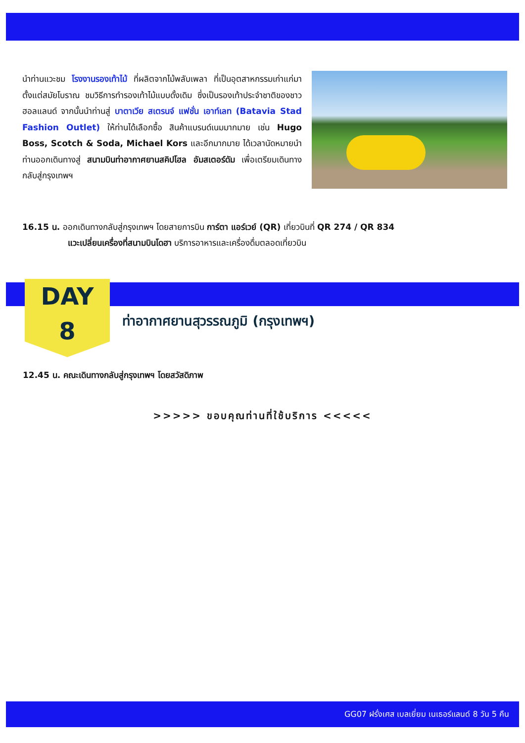นำท่านแวะชม โรงงานรองเท้าไม้ ที่ผลิตจากไม้พลับเพลา ที่เป็นอุตสาหกรรมเก่าแก่มาตั้งแต่สมัยโบราณ ชมวิธีการทำรองเท้าไม้แบบดั้งเดิม ซึ่งเป็นรองเท้าประจำชาติของชาวฮอลแลนด์ จากนั้นนำท่านสู่ บาตาเวีย สเตรนจ์ แฟชั่น เอาท์เลท (Batavia Stad Fashion Outlet) ให้ท่านได้เลือกซื้อ สินค้าแบรนด์เนมมากมาย เช่น Hugo Boss, Scotch & Soda, Michael Kors และอีกมากมาย ได้เวลานัดหมายนำท่านออกเดินทางสู่ สนามบินท่าอากาศยานสคิปโฮล อัมสเตอร์ดัม เพื่อเตรียมเดินทางกลับสู่กรุงเทพฯ
16.15 น. ออกเดินทางกลับสู่กรุงเทพฯ โดยสายการบิน การ์ตา แอร์เวย์ (QR) เที่ยวบินที่ QR 274 / QR 834
แวะเปลี่ยนเครื่องที่สนามบินโดฮา บริการอาหารและเครื่องดื่มตลอดเที่ยวบิน
DAY
8
ท่าอากาศยานสุวรรณภูมิ (กรุงเทพฯ)
12.45 น. คณะเดินทางกลับสู่กรุงเทพฯ โดยสวัสดิภาพ
>>>>> ขอบคุณท่านที่ใช้บริการ <<<<<
GG07 ฝรั่งเศส เบลเยี่ยม เนเธอร์แลนด์ 8 วัน 5 คืน